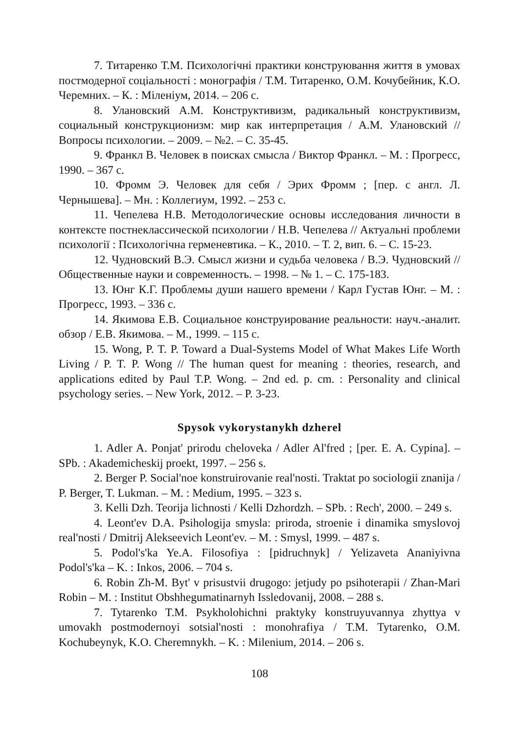7. Титаренко Т.М. Психологічні практики конструювання життя в умовах постмодерної соціальності : монографія / Т.М. Титаренко, О.М. Кочубейник, К.О. Черемних. – К. : Міленіум, 2014. – 206 с.
8. Улановский А.М. Конструктивизм, радикальный конструктивизм, социальный конструкционизм: мир как интерпретация / А.М. Улановский // Вопросы психологии. – 2009. – №2. – С. 35-45.
9. Франкл В. Человек в поисках смысла / Виктор Франкл. – М. : Прогресс, 1990. – 367 с.
10. Фромм Э. Человек для себя / Эрих Фромм ; [пер. с англ. Л. Чернышева]. – Мн. : Коллегиум, 1992. – 253 с.
11. Чепелева Н.В. Методологические основы исследования личности в контексте постнеклассической психологии / Н.В. Чепелева // Актуальні проблеми психології : Психологічна герменевтика. – К., 2010. – Т. 2, вип. 6. – С. 15-23.
12. Чудновский В.Э. Смысл жизни и судьба человека / В.Э. Чудновский // Общественные науки и современность. – 1998. – № 1. – С. 175-183.
13. Юнг К.Г. Проблемы души нашего времени / Карл Густав Юнг. – М. : Прогресс, 1993. – 336 с.
14. Якимова Е.В. Социальное конструирование реальности: науч.-аналит. обзор / Е.В. Якимова. – М., 1999. – 115 с.
15. Wong, P. T. P. Toward a Dual-Systems Model of What Makes Life Worth Living / P. T. P. Wong // The human quest for meaning : theories, research, and applications edited by Paul T.P. Wong. – 2nd ed. p. cm. : Personality and clinical psychology series. – New York, 2012. – P. 3-23.
Spysok vykorystanykh dzherel
1. Adler A. Ponjat' prirodu cheloveka / Adler Al'fred ; [per. E. A. Cypina]. – SPb. : Akademicheskij proekt, 1997. – 256 s.
2. Berger P. Social'noe konstruirovanie real'nosti. Traktat po sociologii znanija / P. Berger, T. Lukman. – M. : Medium, 1995. – 323 s.
3. Kelli Dzh. Teorija lichnosti / Kelli Dzhordzh. – SPb. : Rech', 2000. – 249 s.
4. Leont'ev D.A. Psihologija smysla: priroda, stroenie i dinamika smyslovoj real'nosti / Dmitrij Alekseevich Leont'ev. – M. : Smysl, 1999. – 487 s.
5. Podol's'ka Ye.A. Filosofiya : [pidruchnyk] / Yelizaveta Ananiyivna Podol's'ka – K. : Inkos, 2006. – 704 s.
6. Robin Zh-M. Byt' v prisustvii drugogo: jetjudy po psihoterapii / Zhan-Mari Robin – M. : Institut Obshhegumatinarnyh Issledovanij, 2008. – 288 s.
7. Tytarenko T.M. Psykholohichni praktyky konstruyuvannya zhyttya v umovakh postmodernoyi sotsial'nosti : monohrafiya / T.M. Tytarenko, O.M. Kochubeynyk, K.O. Cheremnykh. – K. : Milenium, 2014. – 206 s.
108